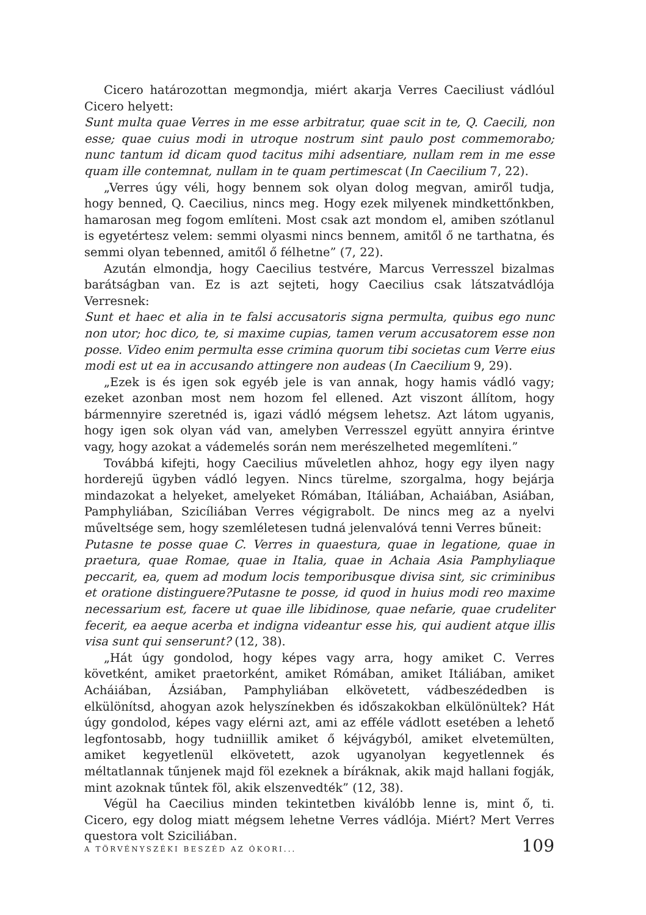Cicero határozottan megmondja, miért akarja Verres Caeciliust vádlóul Cicero helyett:
Sunt multa quae Verres in me esse arbitratur, quae scit in te, Q. Caecili, non esse; quae cuius modi in utroque nostrum sint paulo post commemorabo; nunc tantum id dicam quod tacitus mihi adsentiare, nullam rem in me esse quam ille contemnat, nullam in te quam pertimescat (In Caecilium 7, 22).
„Verres úgy véli, hogy bennem sok olyan dolog megvan, amiről tudja, hogy benned, Q. Caecilius, nincs meg. Hogy ezek milyenek mindkettőnkben, hamarosan meg fogom említeni. Most csak azt mondom el, amiben szótlanul is egyetértesz velem: semmi olyasmi nincs bennem, amitől ő ne tarthatna, és semmi olyan tebenned, amitől ő félhetne” (7, 22).
Azután elmondja, hogy Caecilius testvére, Marcus Verresszel bizalmas barátságban van. Ez is azt sejteti, hogy Caecilius csak látszatvádlója Verresnek:
Sunt et haec et alia in te falsi accusatoris signa permulta, quibus ego nunc non utor; hoc dico, te, si maxime cupias, tamen verum accusatorem esse non posse. Video enim permulta esse crimina quorum tibi societas cum Verre eius modi est ut ea in accusando attingere non audeas (In Caecilium 9, 29).
„Ezek is és igen sok egyéb jele is van annak, hogy hamis vádló vagy; ezeket azonban most nem hozom fel ellened. Azt viszont állítom, hogy bármennyire szeretnéd is, igazi vádló mégsem lehetsz. Azt látom ugyanis, hogy igen sok olyan vád van, amelyben Verresszel együtt annyira érintve vagy, hogy azokat a vádemelés során nem merészelheted megemlíteni.”
Továbbá kifejti, hogy Caecilius műveletlen ahhoz, hogy egy ilyen nagy horderejű ügyben vádló legyen. Nincs türelme, szorgalma, hogy bejárja mindazokat a helyeket, amelyeket Rómában, Itáliában, Achaiában, Asiában, Pamphyliában, Szicíliában Verres végigrabolt. De nincs meg az a nyelvi műveltsége sem, hogy szemléletesen tudná jelenvalóvá tenni Verres bűneit:
Putasne te posse quae C. Verres in quaestura, quae in legatione, quae in praetura, quae Romae, quae in Italia, quae in Achaia Asia Pamphyliaque peccarit, ea, quem ad modum locis temporibusque divisa sint, sic criminibus et oratione distinguere?Putasne te posse, id quod in huius modi reo maxime necessarium est, facere ut quae ille libidinose, quae nefarie, quae crudeliter fecerit, ea aeque acerba et indigna videantur esse his, qui audient atque illis visa sunt qui senserunt? (12, 38).
„Hát úgy gondolod, hogy képes vagy arra, hogy amiket C. Verres követként, amiket praetorként, amiket Rómában, amiket Itáliában, amiket Acháiában, Ázsiában, Pamphyliában elkövetett, vádbeszédedben is elkülönítsd, ahogyan azok helyszínekben és időszakokban elkülönültek? Hát úgy gondolod, képes vagy elérni azt, ami az efféle vádlott esetében a lehető legfontosabb, hogy tudniillik amiket ő kéjvágyból, amiket elvetemülten, amiket kegyetlenül elkövetett, azok ugyanolyan kegyetlennek és méltatlannak tűnjenek majd föl ezeknek a bíráknak, akik majd hallani fogják, mint azoknak tűntek föl, akik elszenvedték” (12, 38).
Végül ha Caecilius minden tekintetben kiválóbb lenne is, mint ő, ti. Cicero, egy dolog miatt mégsem lehetne Verres vádlója. Miért? Mert Verres questora volt Sziciliában.
A TÖRVÉNYSZÉKI BESZÉD AZ ÓKORI... 109